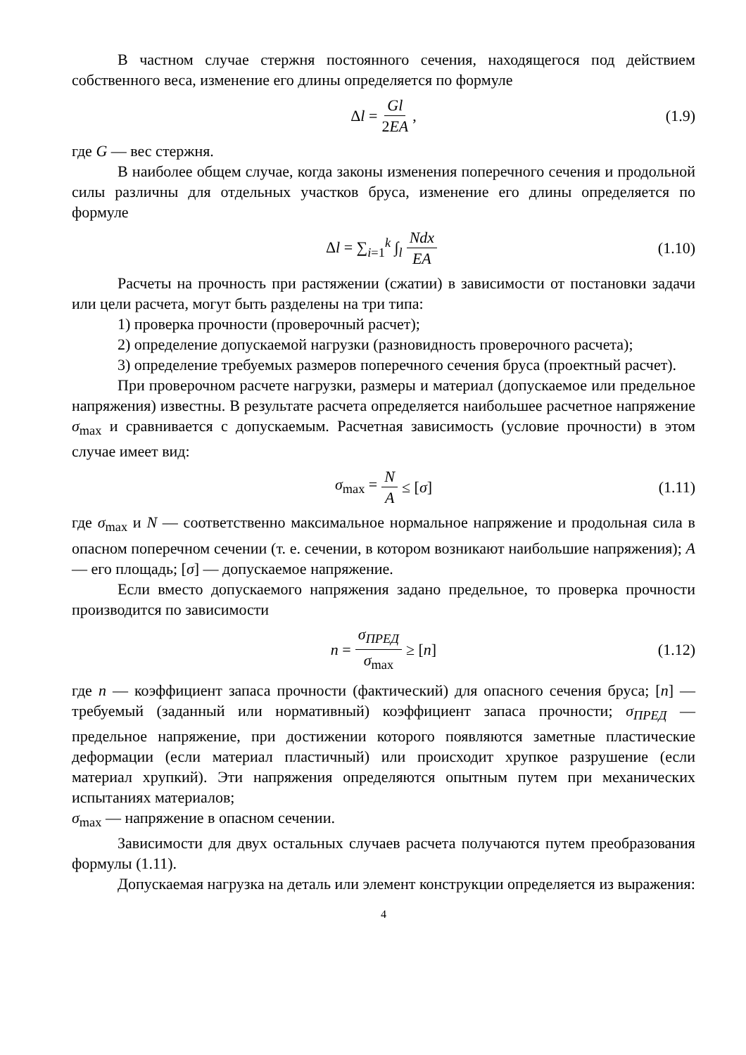В частном случае стержня постоянного сечения, находящегося под действием собственного веса, изменение его длины определяется по формуле
Δl = Gl 2EA , (1.9)
где G — вес стержня.
В наиболее общем случае, когда законы изменения поперечного сечения и продольной силы различны для отдельных участков бруса, изменение его длины определяется по формуле
Δl = ∑<sub>i=1</sub><sup>k</sup> ∫<sub>l</sub> Ndx EA (1.10)
Расчеты на прочность при растяжении (сжатии) в зависимости от постановки задачи или цели расчета, могут быть разделены на три типа:
1) проверка прочности (проверочный расчет);
2) определение допускаемой нагрузки (разновидность проверочного расчета);
3) определение требуемых размеров поперечного сечения бруса (проектный расчет).
При проверочном расчете нагрузки, размеры и материал (допускаемое или предельное напряжения) известны. В результате расчета определяется наибольшее расчетное напряжение σ<sub>max</sub> и сравнивается с допускаемым. Расчетная зависимость (условие прочности) в этом случае имеет вид:
σ<sub>max</sub> = N A ≤ [σ] (1.11)
где σ<sub>max</sub> и N — соответственно максимальное нормальное напряжение и продольная сила в опасном поперечном сечении (т. е. сечении, в котором возникают наибольшие напряжения); A — его площадь; [σ] — допускаемое напряжение.
Если вместо допускаемого напряжения задано предельное, то проверка прочности производится по зависимости
n = σ<sub>ПРЕД</sub> σ<sub>max</sub> ≥ [n] (1.12)
где n — коэффициент запаса прочности (фактический) для опасного сечения бруса; [n] — требуемый (заданный или нормативный) коэффициент запаса прочности; σ<sub>ПРЕД</sub> — предельное напряжение, при достижении которого появляются заметные пластические деформации (если материал пластичный) или происходит хрупкое разрушение (если материал хрупкий). Эти напряжения определяются опытным путем при механических испытаниях материалов;
σ<sub>max</sub> — напряжение в опасном сечении.
Зависимости для двух остальных случаев расчета получаются путем преобразования формулы (1.11).
Допускаемая нагрузка на деталь или элемент конструкции определяется из выражения:
4